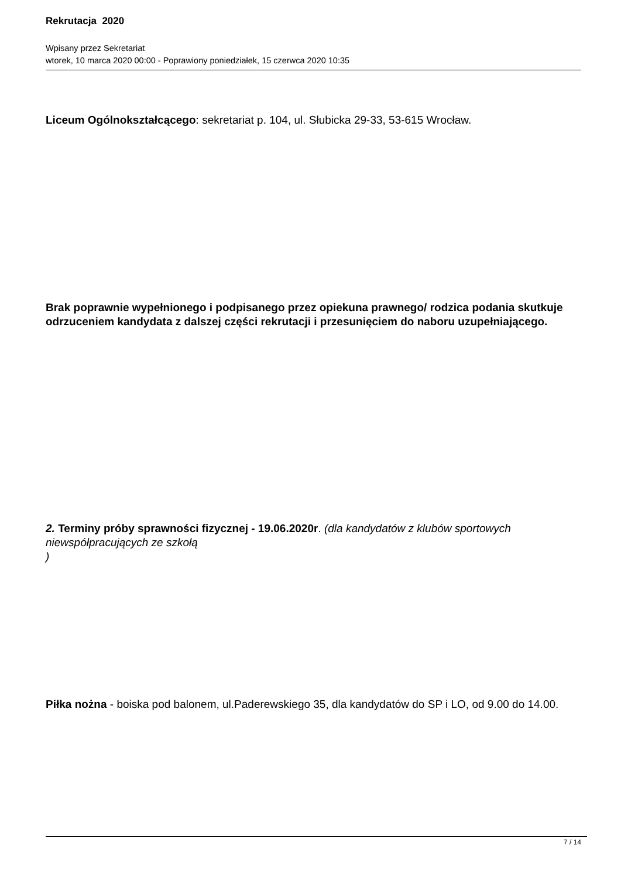Rekrutacja 2020
Wpisany przez Sekretariat
wtorek, 10 marca 2020 00:00 - Poprawiony poniedziałek, 15 czerwca 2020 10:35
Liceum Ogólnokształcącego: sekretariat p. 104, ul. Słubicka 29-33, 53-615 Wrocław.
Brak poprawnie wypełnionego i podpisanego przez opiekuna prawnego/ rodzica podania skutkuje odrzuceniem kandydata z dalszej części rekrutacji i przesunięciem do naboru uzupełniającego.
2. Terminy próby sprawności fizycznej - 19.06.2020r. (dla kandydatów z klubów sportowych niewspółpracujących ze szkołą
)
Piłka nożna - boiska pod balonem, ul.Paderewskiego 35, dla kandydatów do SP i LO, od 9.00 do 14.00.
7 / 14